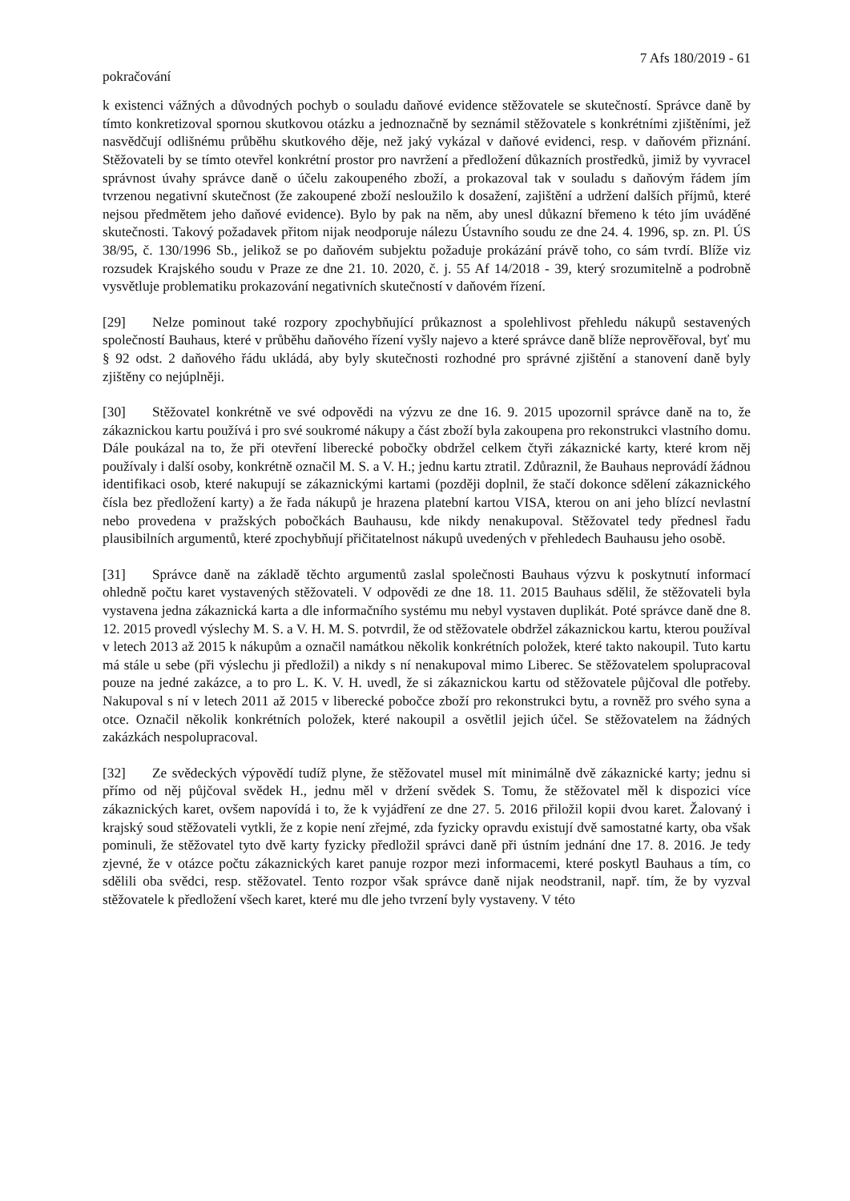7 Afs 180/2019 - 61
pokračování
k existenci vážných a důvodných pochyb o souladu daňové evidence stěžovatele se skutečností. Správce daně by tímto konkretizoval spornou skutkovou otázku a jednoznačně by seznámil stěžovatele s konkrétními zjištěními, jež nasvědčují odlišnému průběhu skutkového děje, než jaký vykázal v daňové evidenci, resp. v daňovém přiznání. Stěžovateli by se tímto otevřel konkrétní prostor pro navržení a předložení důkazních prostředků, jimiž by vyvracel správnost úvahy správce daně o účelu zakoupeného zboží, a prokazoval tak v souladu s daňovým řádem jím tvrzenou negativní skutečnost (že zakoupené zboží nesloužilo k dosažení, zajištění a udržení dalších příjmů, které nejsou předmětem jeho daňové evidence). Bylo by pak na něm, aby unesl důkazní břemeno k této jím uváděné skutečnosti. Takový požadavek přitom nijak neodporuje nálezu Ústavního soudu ze dne 24. 4. 1996, sp. zn. Pl. ÚS 38/95, č. 130/1996 Sb., jelikož se po daňovém subjektu požaduje prokázání právě toho, co sám tvrdí. Blíže viz rozsudek Krajského soudu v Praze ze dne 21. 10. 2020, č. j. 55 Af 14/2018 - 39, který srozumitelně a podrobně vysvětluje problematiku prokazování negativních skutečností v daňovém řízení.
[29] Nelze pominout také rozpory zpochybňující průkaznost a spolehlivost přehledu nákupů sestavených společností Bauhaus, které v průběhu daňového řízení vyšly najevo a které správce daně blíže neprověřoval, byť mu § 92 odst. 2 daňového řádu ukládá, aby byly skutečnosti rozhodné pro správné zjištění a stanovení daně byly zjištěny co nejúplněji.
[30] Stěžovatel konkrétně ve své odpovědi na výzvu ze dne 16. 9. 2015 upozornil správce daně na to, že zákaznickou kartu používá i pro své soukromé nákupy a část zboží byla zakoupena pro rekonstrukci vlastního domu. Dále poukázal na to, že při otevření liberecké pobočky obdržel celkem čtyři zákaznické karty, které krom něj používaly i další osoby, konkrétně označil M. S. a V. H.; jednu kartu ztratil. Zdůraznil, že Bauhaus neprovádí žádnou identifikaci osob, které nakupují se zákaznickými kartami (později doplnil, že stačí dokonce sdělení zákaznického čísla bez předložení karty) a že řada nákupů je hrazena platební kartou VISA, kterou on ani jeho blízcí nevlastní nebo provedena v pražských pobočkách Bauhausu, kde nikdy nenakupoval. Stěžovatel tedy přednesl řadu plausibilních argumentů, které zpochybňují přičitatelnost nákupů uvedených v přehledech Bauhausu jeho osobě.
[31] Správce daně na základě těchto argumentů zaslal společnosti Bauhaus výzvu k poskytnutí informací ohledně počtu karet vystavených stěžovateli. V odpovědi ze dne 18. 11. 2015 Bauhaus sdělil, že stěžovateli byla vystavena jedna zákaznická karta a dle informačního systému mu nebyl vystaven duplikát. Poté správce daně dne 8. 12. 2015 provedl výslechy M. S. a V. H. M. S. potvrdil, že od stěžovatele obdržel zákaznickou kartu, kterou používal v letech 2013 až 2015 k nákupům a označil namátkou několik konkrétních položek, které takto nakoupil. Tuto kartu má stále u sebe (při výslechu ji předložil) a nikdy s ní nenakupoval mimo Liberec. Se stěžovatelem spolupracoval pouze na jedné zakázce, a to pro L. K. V. H. uvedl, že si zákaznickou kartu od stěžovatele půjčoval dle potřeby. Nakupoval s ní v letech 2011 až 2015 v liberecké pobočce zboží pro rekonstrukci bytu, a rovněž pro svého syna a otce. Označil několik konkrétních položek, které nakoupil a osvětlil jejich účel. Se stěžovatelem na žádných zakázkách nespolupracoval.
[32] Ze svědeckých výpovědí tudíž plyne, že stěžovatel musel mít minimálně dvě zákaznické karty; jednu si přímo od něj půjčoval svědek H., jednu měl v držení svědek S. Tomu, že stěžovatel měl k dispozici více zákaznických karet, ovšem napovídá i to, že k vyjádření ze dne 27. 5. 2016 přiložil kopii dvou karet. Žalovaný i krajský soud stěžovateli vytkli, že z kopie není zřejmé, zda fyzicky opravdu existují dvě samostatné karty, oba však pominuli, že stěžovatel tyto dvě karty fyzicky předložil správci daně při ústním jednání dne 17. 8. 2016. Je tedy zjevné, že v otázce počtu zákaznických karet panuje rozpor mezi informacemi, které poskytl Bauhaus a tím, co sdělili oba svědci, resp. stěžovatel. Tento rozpor však správce daně nijak neodstranil, např. tím, že by vyzval stěžovatele k předložení všech karet, které mu dle jeho tvrzení byly vystaveny. V této